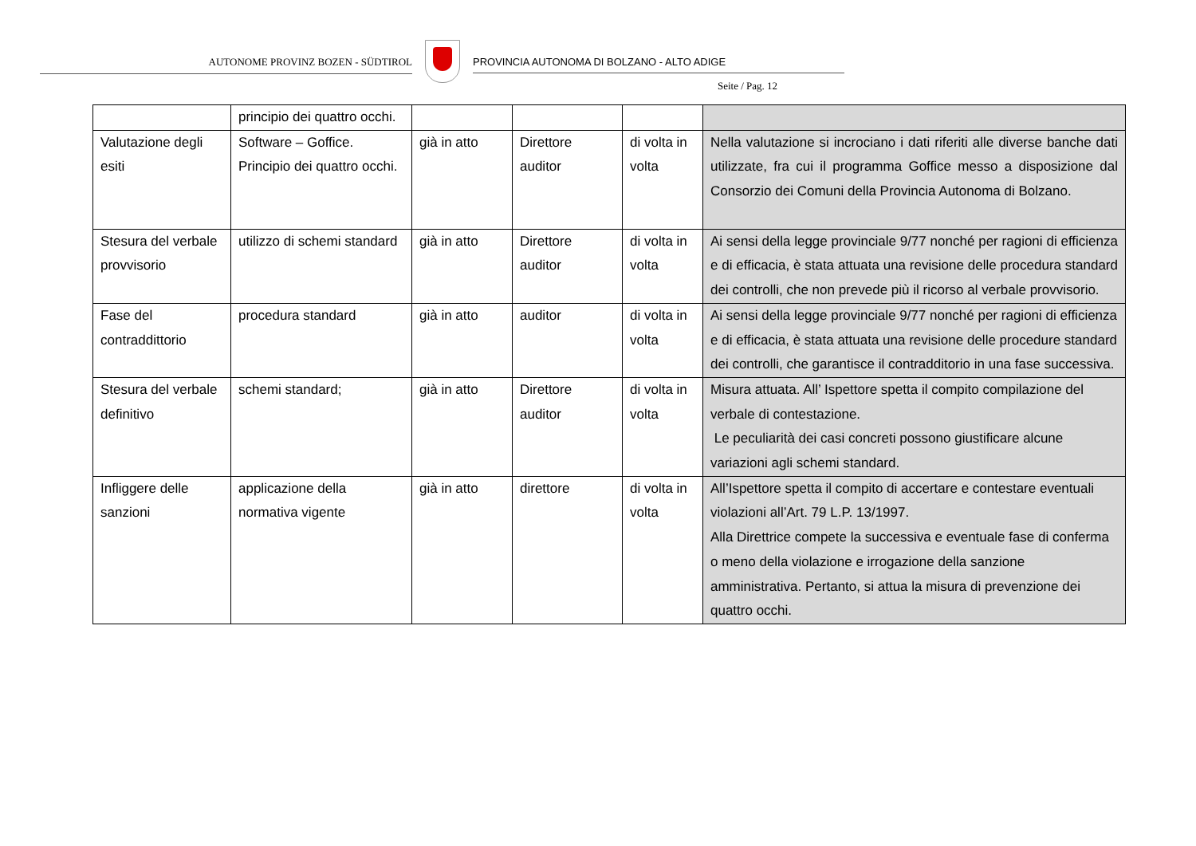AUTONOME PROVINZ BOZEN - SÜDTIROL PROVINCIA AUTONOMA DI BOLZANO - ALTO ADIGE
Seite / Pag. 12
| | principio dei quattro occhi. | | | | |
| Valutazione degli esiti | Software – Goffice. Principio dei quattro occhi. | già in atto | Direttore auditor | di volta in volta | Nella valutazione si incrociano i dati riferiti alle diverse banche dati utilizzate, fra cui il programma Goffice messo a disposizione dal Consorzio dei Comuni della Provincia Autonoma di Bolzano. |
| Stesura del verbale provvisorio | utilizzo di schemi standard | già in atto | Direttore auditor | di volta in volta | Ai sensi della legge provinciale 9/77 nonché per ragioni di efficienza e di efficacia, è stata attuata una revisione delle procedura standard dei controlli, che non prevede più il ricorso al verbale provvisorio. |
| Fase del contraddittorio | procedura standard | già in atto | auditor | di volta in volta | Ai sensi della legge provinciale 9/77 nonché per ragioni di efficienza e di efficacia, è stata attuata una revisione delle procedure standard dei controlli, che garantisce il contradditorio in una fase successiva. |
| Stesura del verbale definitivo | schemi standard; | già in atto | Direttore auditor | di volta in volta | Misura attuata. All’ Ispettore spetta il compito compilazione del verbale di contestazione. Le peculiarità dei casi concreti possono giustificare alcune variazioni agli schemi standard. |
| Infliggere delle sanzioni | applicazione della normativa vigente | già in atto | direttore | di volta in volta | All’Ispettore spetta il compito di accertare e contestare eventuali violazioni all’Art. 79 L.P. 13/1997. Alla Direttrice compete la successiva e eventuale fase di conferma o meno della violazione e irrogazione della sanzione amministrativa. Pertanto, si attua la misura di prevenzione dei quattro occhi. |